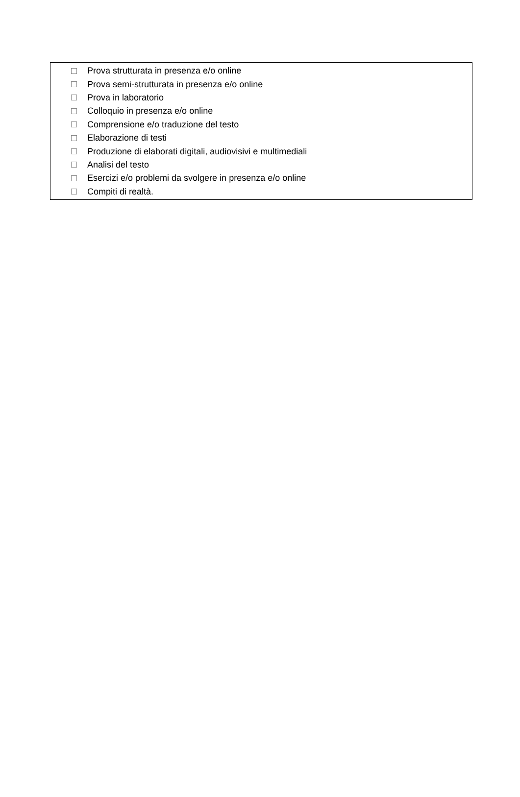Prova strutturata in presenza e/o online
Prova semi-strutturata in presenza e/o online
Prova in laboratorio
Colloquio in presenza e/o online
Comprensione e/o traduzione del testo
Elaborazione di testi
Produzione di elaborati digitali, audiovisivi e multimediali
Analisi del testo
Esercizi e/o problemi da svolgere in presenza e/o online
Compiti di realtà.